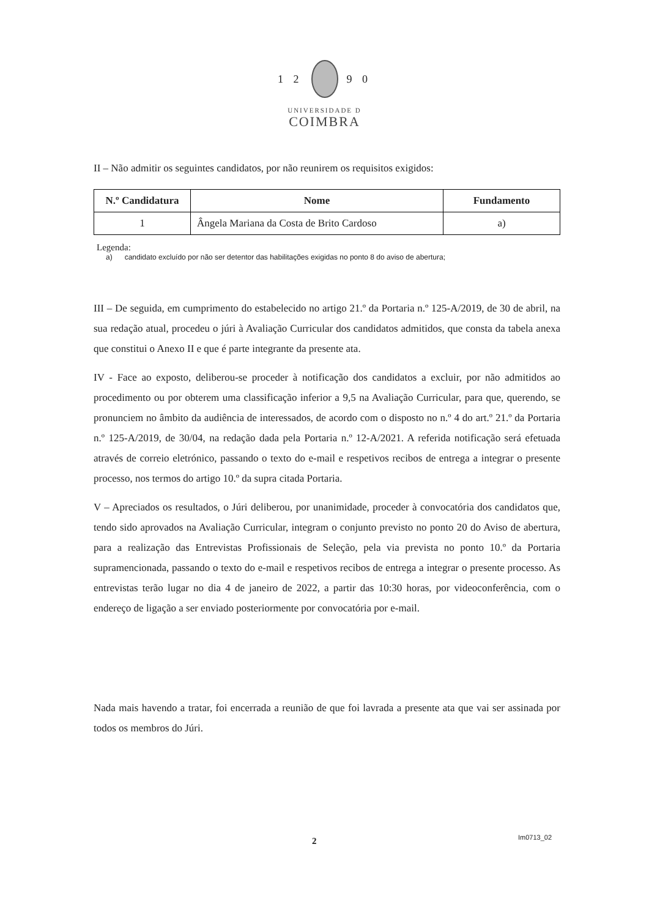1 2 9 0
UNIVERSIDADE D
COIMBRA
II – Não admitir os seguintes candidatos, por não reunirem os requisitos exigidos:
| N.º Candidatura | Nome | Fundamento |
| --- | --- | --- |
| 1 | Ângela Mariana da Costa de Brito Cardoso | a) |
Legenda:
a) candidato excluído por não ser detentor das habilitações exigidas no ponto 8 do aviso de abertura;
III – De seguida, em cumprimento do estabelecido no artigo 21.º da Portaria n.º 125-A/2019, de 30 de abril, na sua redação atual, procedeu o júri à Avaliação Curricular dos candidatos admitidos, que consta da tabela anexa que constitui o Anexo II e que é parte integrante da presente ata.
IV - Face ao exposto, deliberou-se proceder à notificação dos candidatos a excluir, por não admitidos ao procedimento ou por obterem uma classificação inferior a 9,5 na Avaliação Curricular, para que, querendo, se pronunciem no âmbito da audiência de interessados, de acordo com o disposto no n.º 4 do art.º 21.º da Portaria n.º 125-A/2019, de 30/04, na redação dada pela Portaria n.º 12-A/2021. A referida notificação será efetuada através de correio eletrónico, passando o texto do e-mail e respetivos recibos de entrega a integrar o presente processo, nos termos do artigo 10.º da supra citada Portaria.
V – Apreciados os resultados, o Júri deliberou, por unanimidade, proceder à convocatória dos candidatos que, tendo sido aprovados na Avaliação Curricular, integram o conjunto previsto no ponto 20 do Aviso de abertura, para a realização das Entrevistas Profissionais de Seleção, pela via prevista no ponto 10.º da Portaria supramencionada, passando o texto do e-mail e respetivos recibos de entrega a integrar o presente processo. As entrevistas terão lugar no dia 4 de janeiro de 2022, a partir das 10:30 horas, por videoconferência, com o endereço de ligação a ser enviado posteriormente por convocatória por e-mail.
Nada mais havendo a tratar, foi encerrada a reunião de que foi lavrada a presente ata que vai ser assinada por todos os membros do Júri.
2 Im0713_02